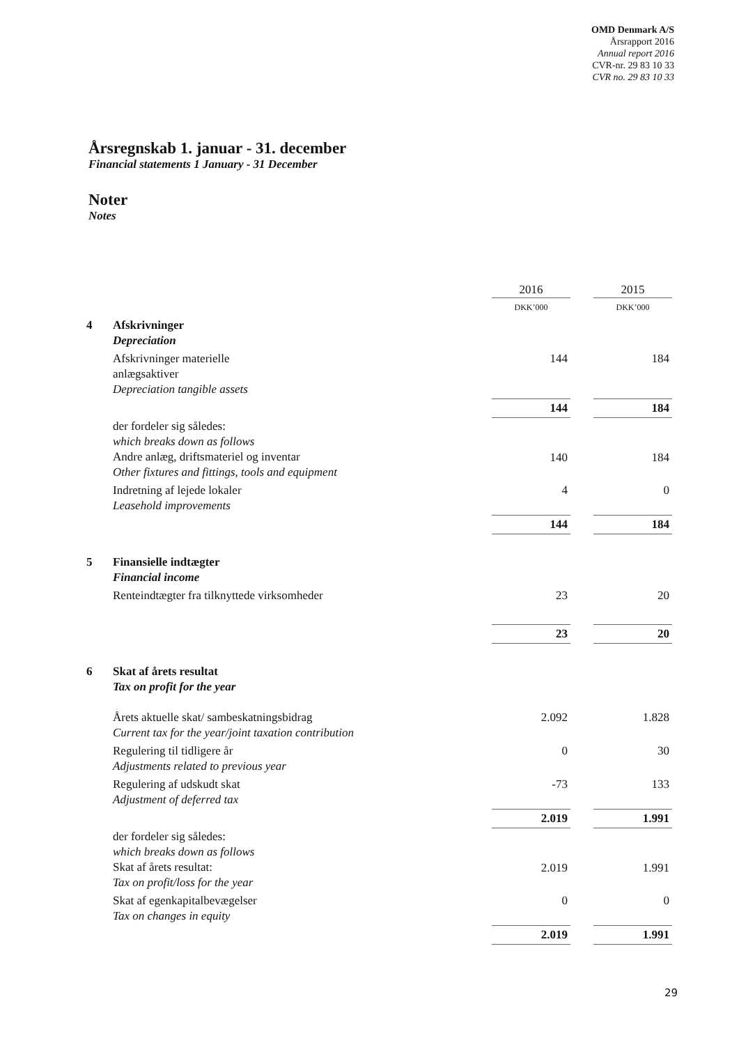OMD Denmark A/S
Årsrapport 2016
Annual report 2016
CVR-nr. 29 83 10 33
CVR no. 29 83 10 33
Årsregnskab 1. januar - 31. december
Financial statements 1 January - 31 December
Noter
Notes
| | | 2016 | | 2015 |
| | | DKK’000 | | DKK’000 |
| 4 | Afskrivninger Depreciation | | | |
| | Afskrivninger materielle anlægsaktiver Depreciation tangible assets | 144 | | 184 |
| | | 144 | | 184 |
| | der fordeler sig således: which breaks down as follows Andre anlæg, driftsmateriel og inventar Other fixtures and fittings, tools and equipment | 140 | | 184 |
| | Indretning af lejede lokaler Leasehold improvements | 4 | | 0 |
| | | 144 | | 184 |
| 5 | Finansielle indtægter Financial income | | | |
| | Renteindtægter fra tilknyttede virksomheder | 23 | | 20 |
| | | 23 | | 20 |
| 6 | Skat af årets resultat Tax on profit for the year | | | |
| | Årets aktuelle skat/ sambeskatningsbidrag Current tax for the year/joint taxation contribution | 2.092 | | 1.828 |
| | Regulering til tidligere år Adjustments related to previous year | 0 | | 30 |
| | Regulering af udskudt skat Adjustment of deferred tax | -73 | | 133 |
| | | 2.019 | | 1.991 |
| | der fordeler sig således: which breaks down as follows Skat af årets resultat: Tax on profit/loss for the year | 2.019 | | 1.991 |
| | Skat af egenkapitalbevægelser Tax on changes in equity | 0 | | 0 |
| | | 2.019 | | 1.991 |
29